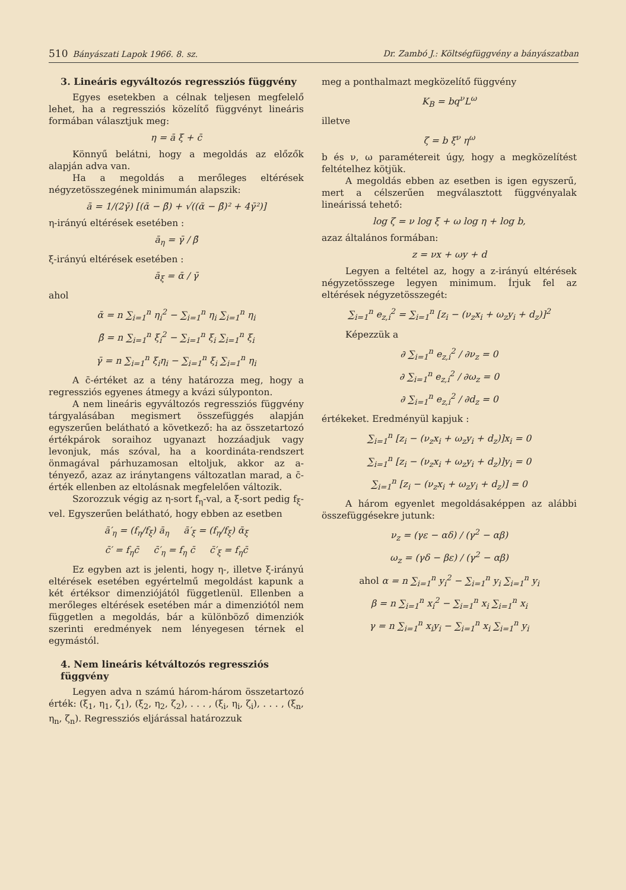510 Bányászati Lapok 1966. 8. sz. Dr. Zambó J.: Költségfüggvény a bányászatban
3. Lineáris egyváltozós regressziós függvény
Egyes esetekben a célnak teljesen megfelelő lehet, ha a regressziós közelítő függvényt lineáris formában választjuk meg:
η = ā ξ + c̄
Könnyű belátni, hogy a megoldás az előzők alapján adva van.
Ha a megoldás a merőleges eltérések négyzetösszegének minimumán alapszik:
ā = 1/(2γ̄) [(ᾱ − β̄) + √((ᾱ − β̄)² + 4γ̄²)]
η-irányú eltérések esetében :
ā<sub>η</sub> = γ̄ / β̄
ξ-irányú eltérések esetében :
ā<sub>ξ</sub> = ᾱ / γ̄
ahol
ᾱ = n ∑<sub>i=1</sub><sup>n</sup> η<sub>i</sub><sup>2</sup> − ∑<sub>i=1</sub><sup>n</sup> η<sub>i</sub> ∑<sub>i=1</sub><sup>n</sup> η<sub>i</sub>
β̄ = n ∑<sub>i=1</sub><sup>n</sup> ξ<sub>i</sub><sup>2</sup> − ∑<sub>i=1</sub><sup>n</sup> ξ<sub>i</sub> ∑<sub>i=1</sub><sup>n</sup> ξ<sub>i</sub>
γ̄ = n ∑<sub>i=1</sub><sup>n</sup> ξ<sub>i</sub>η<sub>i</sub> − ∑<sub>i=1</sub><sup>n</sup> ξ<sub>i</sub> ∑<sub>i=1</sub><sup>n</sup> η<sub>i</sub>
A c̄-értéket az a tény határozza meg, hogy a regressziós egyenes átmegy a kvázi súlyponton.
A nem lineáris egyváltozós regressziós függvény tárgyalásában megismert összefüggés alapján egyszerűen belátható a következő: ha az összetartozó értékpárok soraihoz ugyanazt hozzáadjuk vagy levonjuk, más szóval, ha a koordináta-rendszert önmagával párhuzamosan eltoljuk, akkor az a-tényező, azaz az iránytangens változatlan marad, a c̄-érték ellenben az eltolásnak megfelelően változik.
Szorozzuk végig az η-sort f<sub>η</sub>-val, a ξ-sort pedig f<sub>ξ</sub>-vel. Egyszerűen belátható, hogy ebben az esetben
ā′<sub>η</sub> = (f<sub>η</sub>/f<sub>ξ</sub>) ā<sub>η</sub> ā′<sub>ξ</sub> = (f<sub>η</sub>/f<sub>ξ</sub>) ᾱ<sub>ξ</sub>
c̄′ = f<sub>η</sub>c̄ c̄′<sub>η</sub> = f<sub>η</sub> c̄ c̄′<sub>ξ</sub> = f<sub>η</sub>c̄
Ez egyben azt is jelenti, hogy η-, illetve ξ-irányú eltérések esetében egyértelmű megoldást kapunk a két értéksor dimenziójától függetlenül. Ellenben a merőleges eltérések esetében már a dimenziótól nem független a megoldás, bár a különböző dimenziók szerinti eredmények nem lényegesen térnek el egymástól.
4. Nem lineáris kétváltozós regressziós függvény
Legyen adva n számú három-három összetartozó érték: (ξ<sub>1</sub>, η<sub>1</sub>, ζ<sub>1</sub>), (ξ<sub>2</sub>, η<sub>2</sub>, ζ<sub>2</sub>), . . . , (ξ<sub>i</sub>, η<sub>i</sub>, ζ<sub>i</sub>), . . . , (ξ<sub>n</sub>, η<sub>n</sub>, ζ<sub>n</sub>). Regressziós eljárással határozzuk
meg a ponthalmazt megközelítő függvény
K<sub>B</sub> = bq<sup>ν</sup>L<sup>ω</sup>
illetve
ζ = b ξ<sup>ν</sup> η<sup>ω</sup>
b és ν, ω paramétereit úgy, hogy a megközelítést feltételhez kötjük.
A megoldás ebben az esetben is igen egyszerű, mert a célszerűen megválasztott függvényalak lineárissá tehető:
log ζ = ν log ξ + ω log η + log b,
azaz általános formában:
z = νx + ωy + d
Legyen a feltétel az, hogy a z-irányú eltérések négyzetösszege legyen minimum. Írjuk fel az eltérések négyzetösszegét:
∑<sub>i=1</sub><sup>n</sup> e<sub>z,i</sub><sup>2</sup> = ∑<sub>i=1</sub><sup>n</sup> [z<sub>i</sub> − (ν<sub>z</sub>x<sub>i</sub> + ω<sub>z</sub>y<sub>i</sub> + d<sub>z</sub>)]<sup>2</sup>
Képezzük a
∂ ∑<sub>i=1</sub><sup>n</sup> e<sub>z,i</sub><sup>2</sup> / ∂ν<sub>z</sub> = 0
∂ ∑<sub>i=1</sub><sup>n</sup> e<sub>z,i</sub><sup>2</sup> / ∂ω<sub>z</sub> = 0
∂ ∑<sub>i=1</sub><sup>n</sup> e<sub>z,i</sub><sup>2</sup> / ∂d<sub>z</sub> = 0
értékeket. Eredményül kapjuk :
∑<sub>i=1</sub><sup>n</sup> [z<sub>i</sub> − (ν<sub>z</sub>x<sub>i</sub> + ω<sub>z</sub>y<sub>i</sub> + d<sub>z</sub>)]x<sub>i</sub> = 0
∑<sub>i=1</sub><sup>n</sup> [z<sub>i</sub> − (ν<sub>z</sub>x<sub>i</sub> + ω<sub>z</sub>y<sub>i</sub> + d<sub>z</sub>)]y<sub>i</sub> = 0
∑<sub>i=1</sub><sup>n</sup> [z<sub>i</sub> − (ν<sub>z</sub>x<sub>i</sub> + ω<sub>z</sub>y<sub>i</sub> + d<sub>z</sub>)] = 0
A három egyenlet megoldásaképpen az alábbi összefüggésekre jutunk:
ν<sub>z</sub> = (γε − αδ) / (γ<sup>2</sup> − αβ)
ω<sub>z</sub> = (γδ − βε) / (γ<sup>2</sup> − αβ)
ahol α = n ∑<sub>i=1</sub><sup>n</sup> y<sub>i</sub><sup>2</sup> − ∑<sub>i=1</sub><sup>n</sup> y<sub>i</sub> ∑<sub>i=1</sub><sup>n</sup> y<sub>i</sub>
β = n ∑<sub>i=1</sub><sup>n</sup> x<sub>i</sub><sup>2</sup> − ∑<sub>i=1</sub><sup>n</sup> x<sub>i</sub> ∑<sub>i=1</sub><sup>n</sup> x<sub>i</sub>
γ = n ∑<sub>i=1</sub><sup>n</sup> x<sub>i</sub>y<sub>i</sub> − ∑<sub>i=1</sub><sup>n</sup> x<sub>i</sub> ∑<sub>i=1</sub><sup>n</sup> y<sub>i</sub>